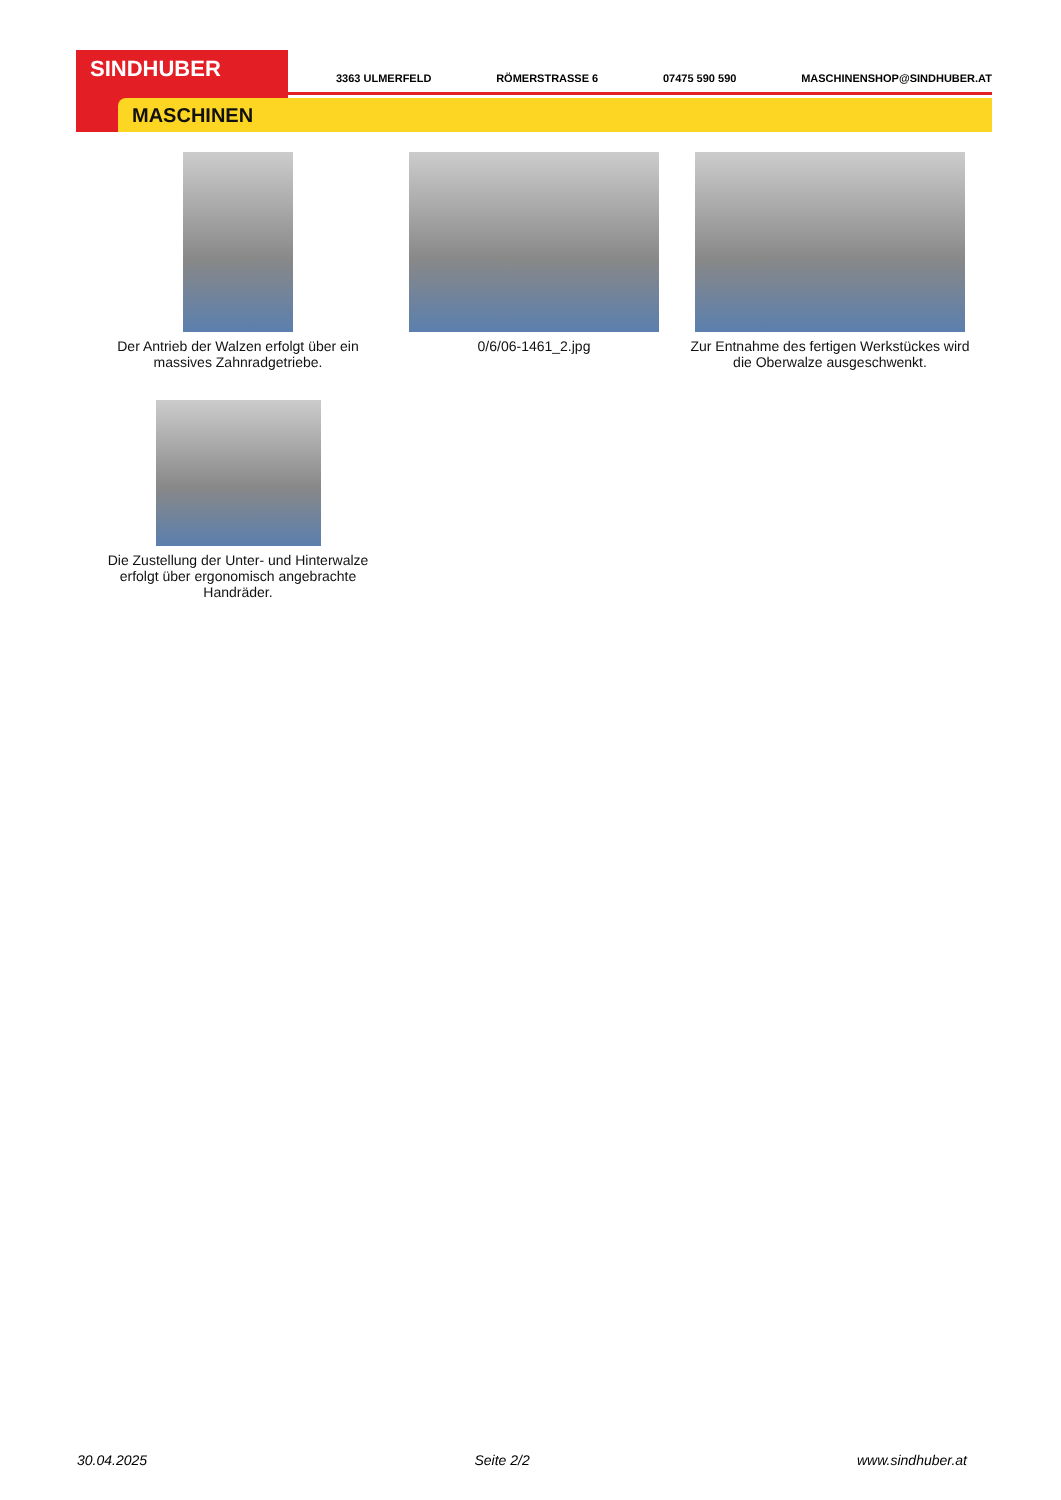SINDHUBER
MASCHINEN
3363 ULMERFELD RÖMERSTRASSE 6 07475 590 590 MASCHINENSHOP@SINDHUBER.AT
Der Antrieb der Walzen erfolgt über ein massives Zahnradgetriebe.
0/6/06-1461_2.jpg Zur Entnahme des fertigen Werkstückes wird die Oberwalze ausgeschwenkt.
Die Zustellung der Unter- und Hinterwalze erfolgt über ergonomisch angebrachte Handräder.
30.04.2025 Seite 2/2 www.sindhuber.at